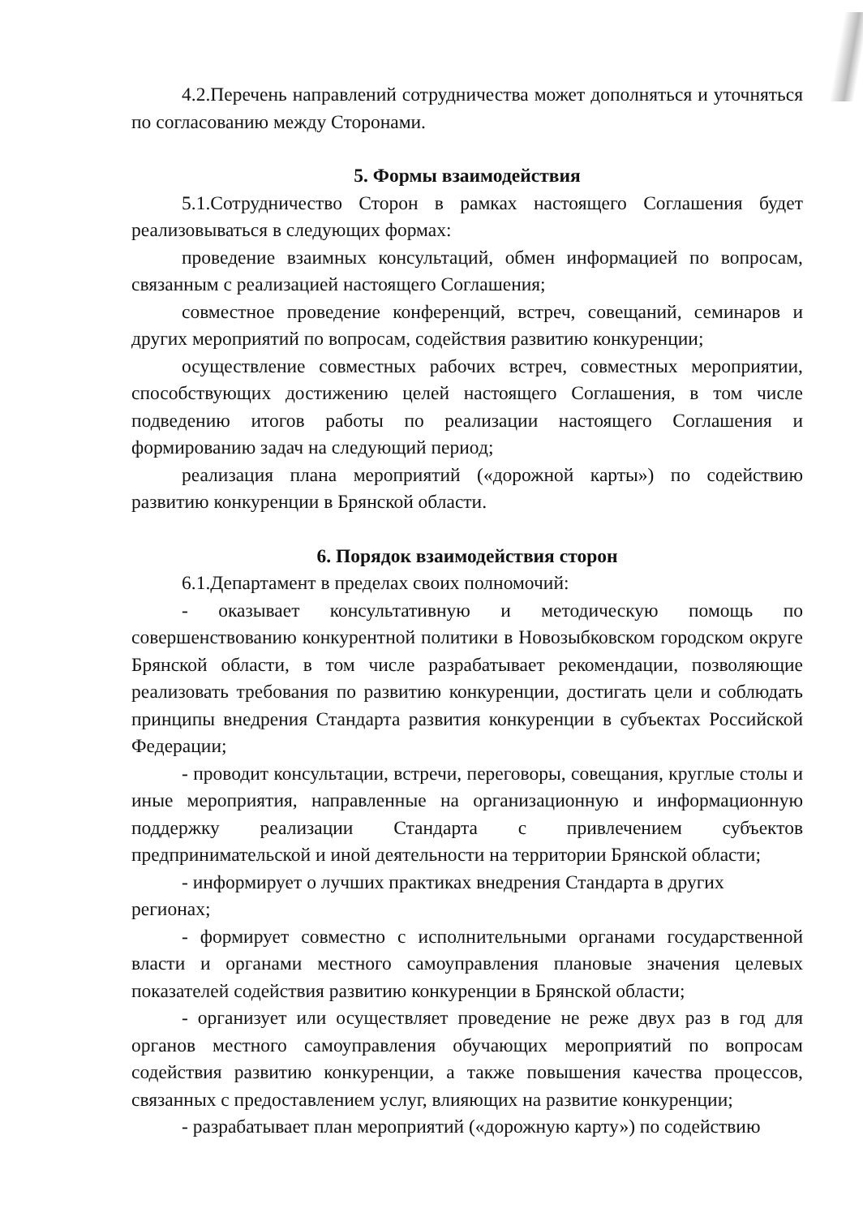4.2.Перечень направлений сотрудничества может дополняться и уточняться по согласованию между Сторонами.
5. Формы взаимодействия
5.1.Сотрудничество Сторон в рамках настоящего Соглашения будет реализовываться в следующих формах:
проведение взаимных консультаций, обмен информацией по вопросам, связанным с реализацией настоящего Соглашения;
совместное проведение конференций, встреч, совещаний, семинаров и других мероприятий по вопросам, содействия развитию конкуренции;
осуществление совместных рабочих встреч, совместных мероприятии, способствующих достижению целей настоящего Соглашения, в том числе подведению итогов работы по реализации настоящего Соглашения и формированию задач на следующий период;
реализация плана мероприятий («дорожной карты») по содействию развитию конкуренции в Брянской области.
6. Порядок взаимодействия сторон
6.1.Департамент в пределах своих полномочий:
- оказывает консультативную и методическую помощь по совершенствованию конкурентной политики в Новозыбковском городском округе Брянской области, в том числе разрабатывает рекомендации, позволяющие реализовать требования по развитию конкуренции, достигать цели и соблюдать принципы внедрения Стандарта развития конкуренции в субъектах Российской Федерации;
- проводит консультации, встречи, переговоры, совещания, круглые столы и иные мероприятия, направленные на организационную и информационную поддержку реализации Стандарта с привлечением субъектов предпринимательской и иной деятельности на территории Брянской области;
- информирует о лучших практиках внедрения Стандарта в других регионах;
- формирует совместно с исполнительными органами государственной власти и органами местного самоуправления плановые значения целевых показателей содействия развитию конкуренции в Брянской области;
- организует или осуществляет проведение не реже двух раз в год для органов местного самоуправления обучающих мероприятий по вопросам содействия развитию конкуренции, а также повышения качества процессов, связанных с предоставлением услуг, влияющих на развитие конкуренции;
- разрабатывает план мероприятий («дорожную карту») по содействию